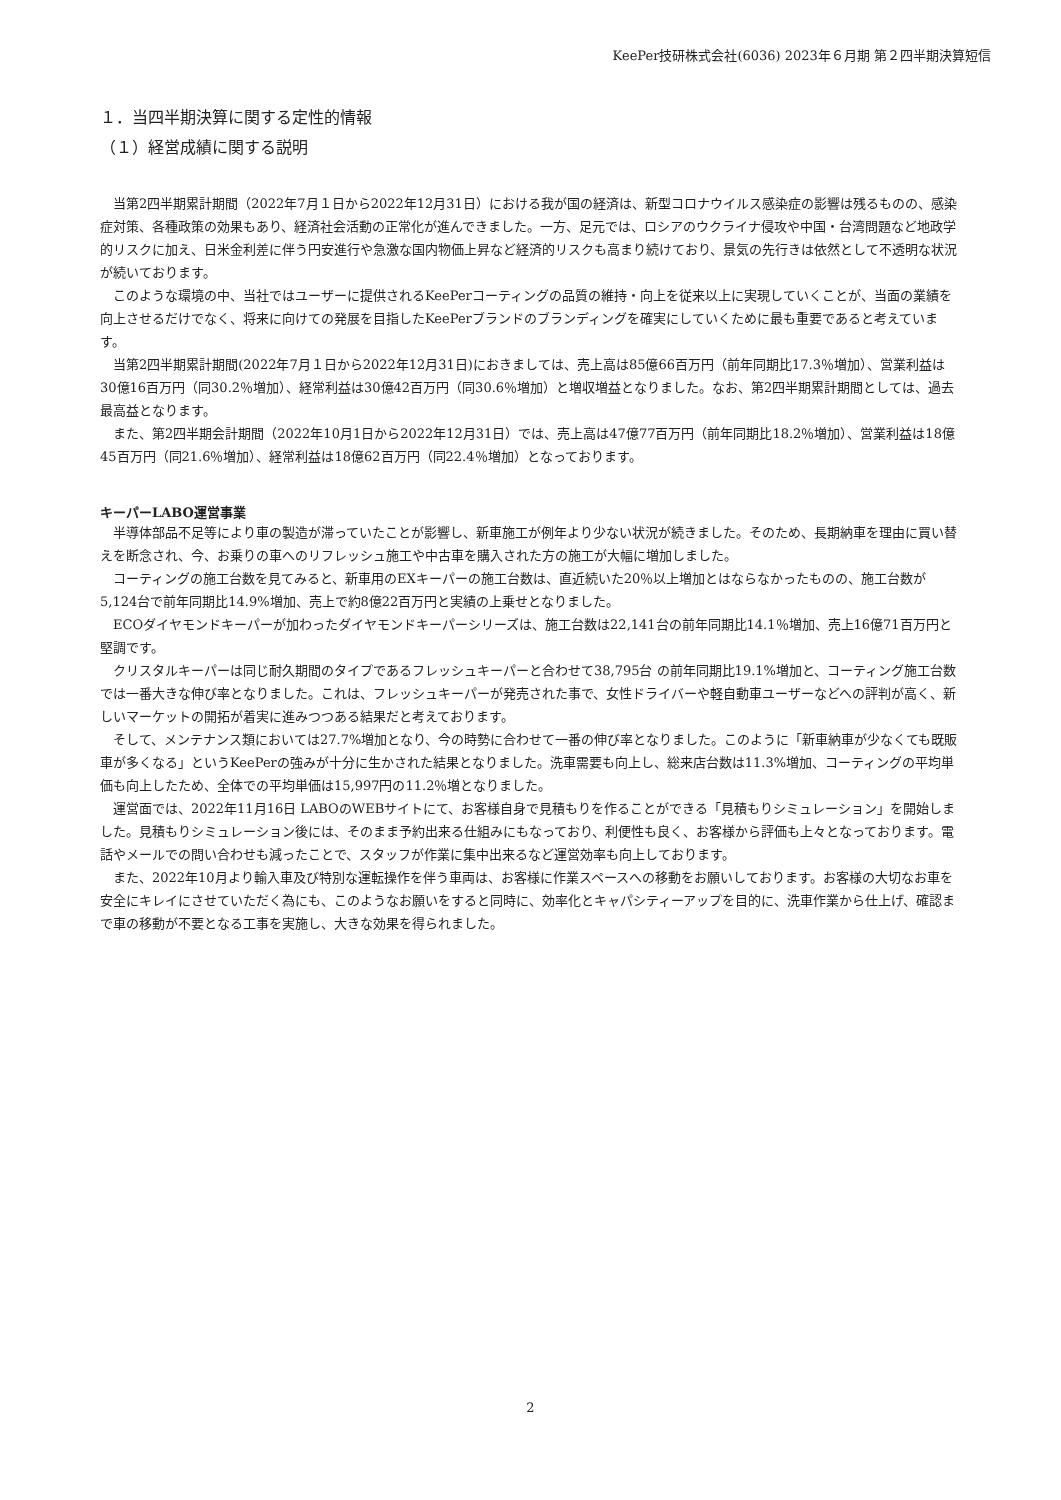KeePer技研株式会社(6036) 2023年６月期 第２四半期決算短信
１．当四半期決算に関する定性的情報
（１）経営成績に関する説明
当第2四半期累計期間（2022年7月１日から2022年12月31日）における我が国の経済は、新型コロナウイルス感染症の影響は残るものの、感染症対策、各種政策の効果もあり、経済社会活動の正常化が進んできました。一方、足元では、ロシアのウクライナ侵攻や中国・台湾問題など地政学的リスクに加え、日米金利差に伴う円安進行や急激な国内物価上昇など経済的リスクも高まり続けており、景気の先行きは依然として不透明な状況が続いております。
このような環境の中、当社ではユーザーに提供されるKeePerコーティングの品質の維持・向上を従来以上に実現していくことが、当面の業績を向上させるだけでなく、将来に向けての発展を目指したKeePerブランドのブランディングを確実にしていくために最も重要であると考えています。
当第2四半期累計期間(2022年7月１日から2022年12月31日)におきましては、売上高は85億66百万円（前年同期比17.3％増加）、営業利益は30億16百万円（同30.2％増加）、経常利益は30億42百万円（同30.6％増加）と増収増益となりました。なお、第2四半期累計期間としては、過去最高益となります。
また、第2四半期会計期間（2022年10月1日から2022年12月31日）では、売上高は47億77百万円（前年同期比18.2％増加）、営業利益は18億45百万円（同21.6％増加）、経常利益は18億62百万円（同22.4％増加）となっております。
キーパーLABO運営事業
半導体部品不足等により車の製造が滞っていたことが影響し、新車施工が例年より少ない状況が続きました。そのため、長期納車を理由に買い替えを断念され、今、お乗りの車へのリフレッシュ施工や中古車を購入された方の施工が大幅に増加しました。
コーティングの施工台数を見てみると、新車用のEXキーパーの施工台数は、直近続いた20％以上増加とはならなかったものの、施工台数が5,124台で前年同期比14.9%増加、売上で約8億22百万円と実績の上乗せとなりました。
ECOダイヤモンドキーパーが加わったダイヤモンドキーパーシリーズは、施工台数は22,141台の前年同期比14.1％増加、売上16億71百万円と堅調です。
クリスタルキーパーは同じ耐久期間のタイプであるフレッシュキーパーと合わせて38,795台 の前年同期比19.1%増加と、コーティング施工台数では一番大きな伸び率となりました。これは、フレッシュキーパーが発売された事で、女性ドライバーや軽自動車ユーザーなどへの評判が高く、新しいマーケットの開拓が着実に進みつつある結果だと考えております。
そして、メンテナンス類においては27.7%増加となり、今の時勢に合わせて一番の伸び率となりました。このように「新車納車が少なくても既販車が多くなる」というKeePerの強みが十分に生かされた結果となりました。洗車需要も向上し、総来店台数は11.3%増加、コーティングの平均単価も向上したため、全体での平均単価は15,997円の11.2％増となりました。
運営面では、2022年11月16日 LABOのWEBサイトにて、お客様自身で見積もりを作ることができる「見積もりシミュレーション」を開始しました。見積もりシミュレーション後には、そのまま予約出来る仕組みにもなっており、利便性も良く、お客様から評価も上々となっております。電話やメールでの問い合わせも減ったことで、スタッフが作業に集中出来るなど運営効率も向上しております。
また、2022年10月より輸入車及び特別な運転操作を伴う車両は、お客様に作業スペースへの移動をお願いしております。お客様の大切なお車を安全にキレイにさせていただく為にも、このようなお願いをすると同時に、効率化とキャパシティーアップを目的に、洗車作業から仕上げ、確認まで車の移動が不要となる工事を実施し、大きな効果を得られました。
2